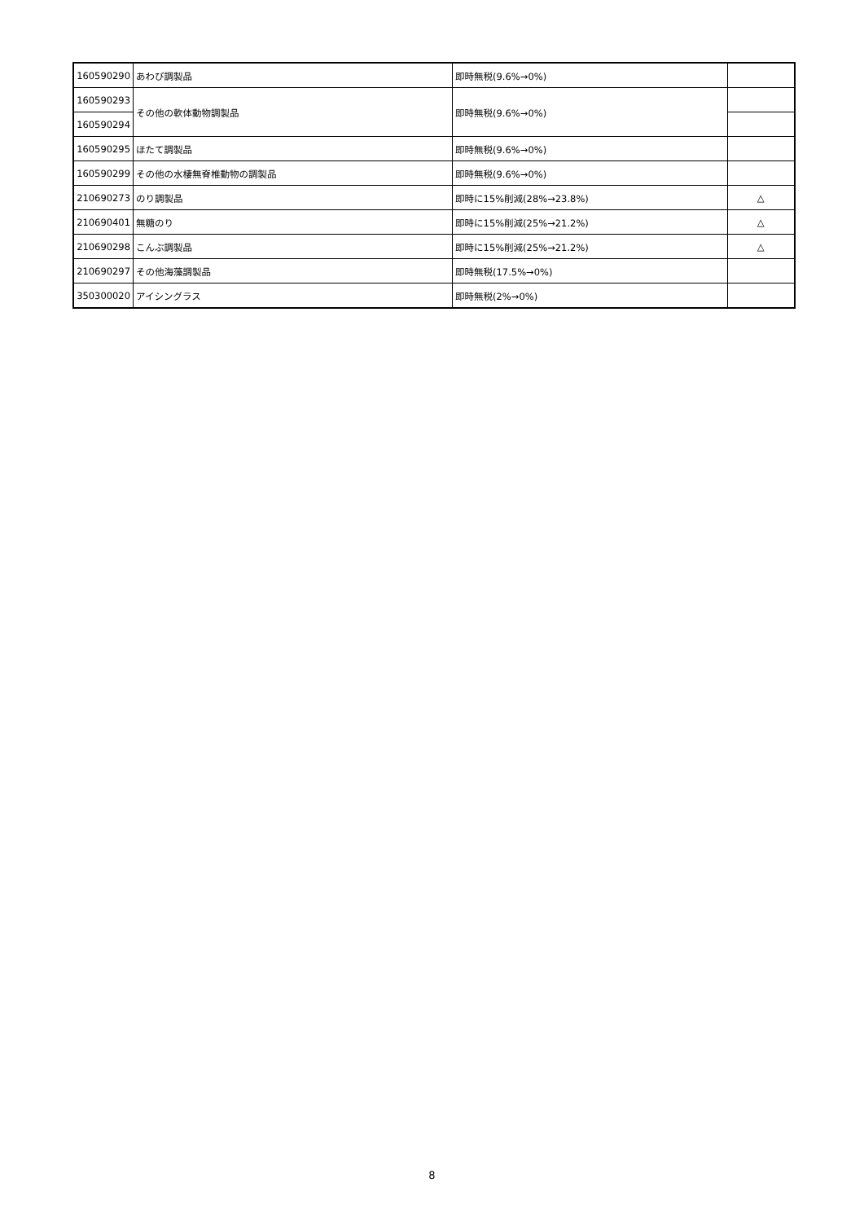| 160590290 | あわび調製品 | 即時無税(9.6%→0%) | |
| 160590293 | その他の軟体動物調製品 | 即時無税(9.6%→0%) | |
| 160590294 | | | |
| 160590295 | ほたて調製品 | 即時無税(9.6%→0%) | |
| 160590299 | その他の水棲無脊椎動物の調製品 | 即時無税(9.6%→0%) | |
| 210690273 | のり調製品 | 即時に15%削減(28%→23.8%) | △ |
| 210690401 | 無糖のり | 即時に15%削減(25%→21.2%) | △ |
| 210690298 | こんぶ調製品 | 即時に15%削減(25%→21.2%) | △ |
| 210690297 | その他海藻調製品 | 即時無税(17.5%→0%) | |
| 350300020 | アイシングラス | 即時無税(2%→0%) | |
8